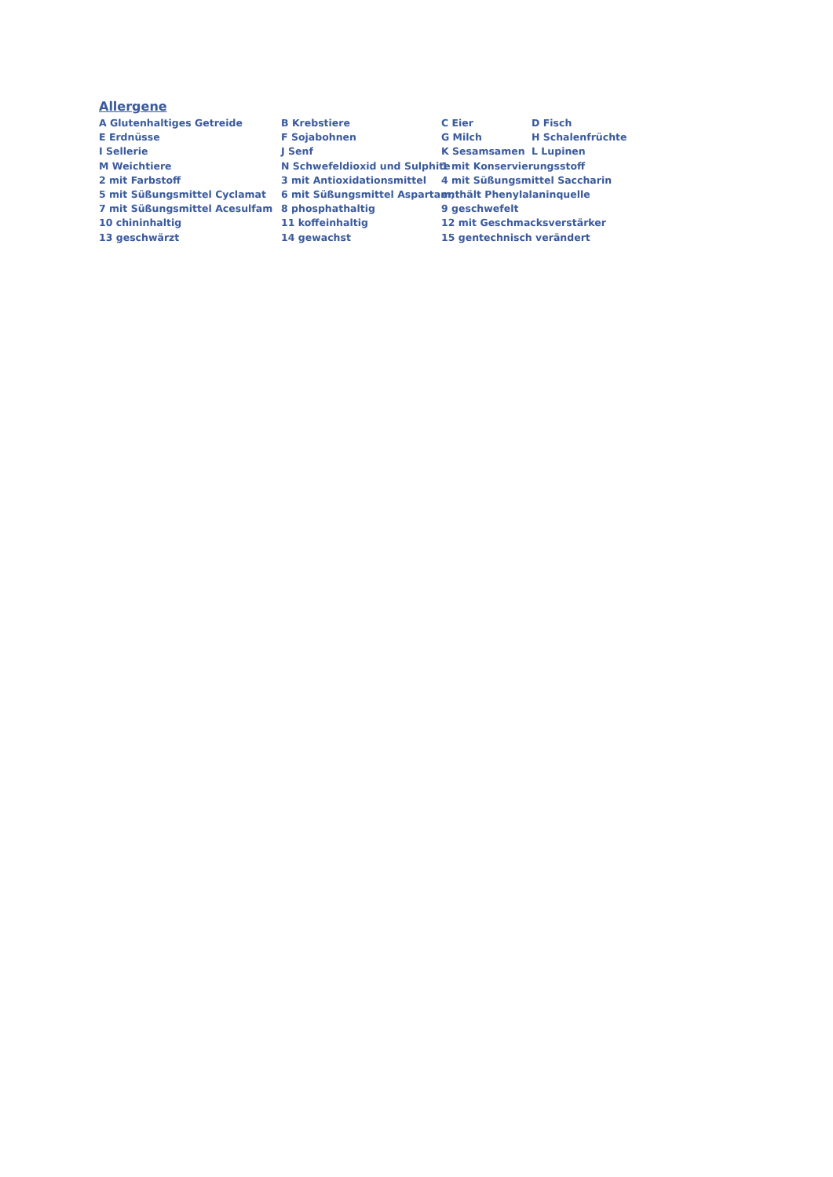Allergene
A Glutenhaltiges Getreide B Krebstiere C Eier D Fisch
E Erdnüsse F Sojabohnen G Milch H Schalenfrüchte
I Sellerie J Senf K Sesamsamen L Lupinen
M Weichtiere N Schwefeldioxid und Sulphite 1 mit Konservierungsstoff
2 mit Farbstoff 3 mit Antioxidationsmittel 4 mit Süßungsmittel Saccharin
5 mit Süßungsmittel Cyclamat 6 mit Süßungsmittel Aspartam, enthält Phenylalaninquelle
7 mit Süßungsmittel Acesulfam 8 phosphathaltig 9 geschwefelt
10 chininhaltig 11 koffeinhaltig 12 mit Geschmacksverstärker
13 geschwärzt 14 gewachst 15 gentechnisch verändert